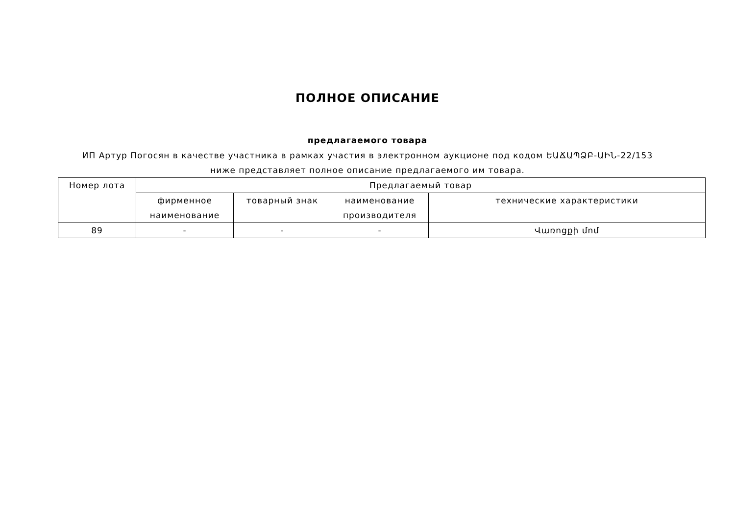ПОЛНОЕ ОПИСАНИЕ
предлагаемого товара
ИП Артур Погосян в качестве участника в рамках участия в электронном аукционе под кодом ԵԱՃԱՊՁԲ-ԱԻՆ-22/153 ниже представляет полное описание предлагаемого им товара.
| Номер лота | Предлагаемый товар | | | |
| --- | --- | --- | --- | --- |
| | фирменное наименование | товарный знак | наименование производителя | технические характеристики |
| 89 | - | - | - | Վառոցքի մոմ |